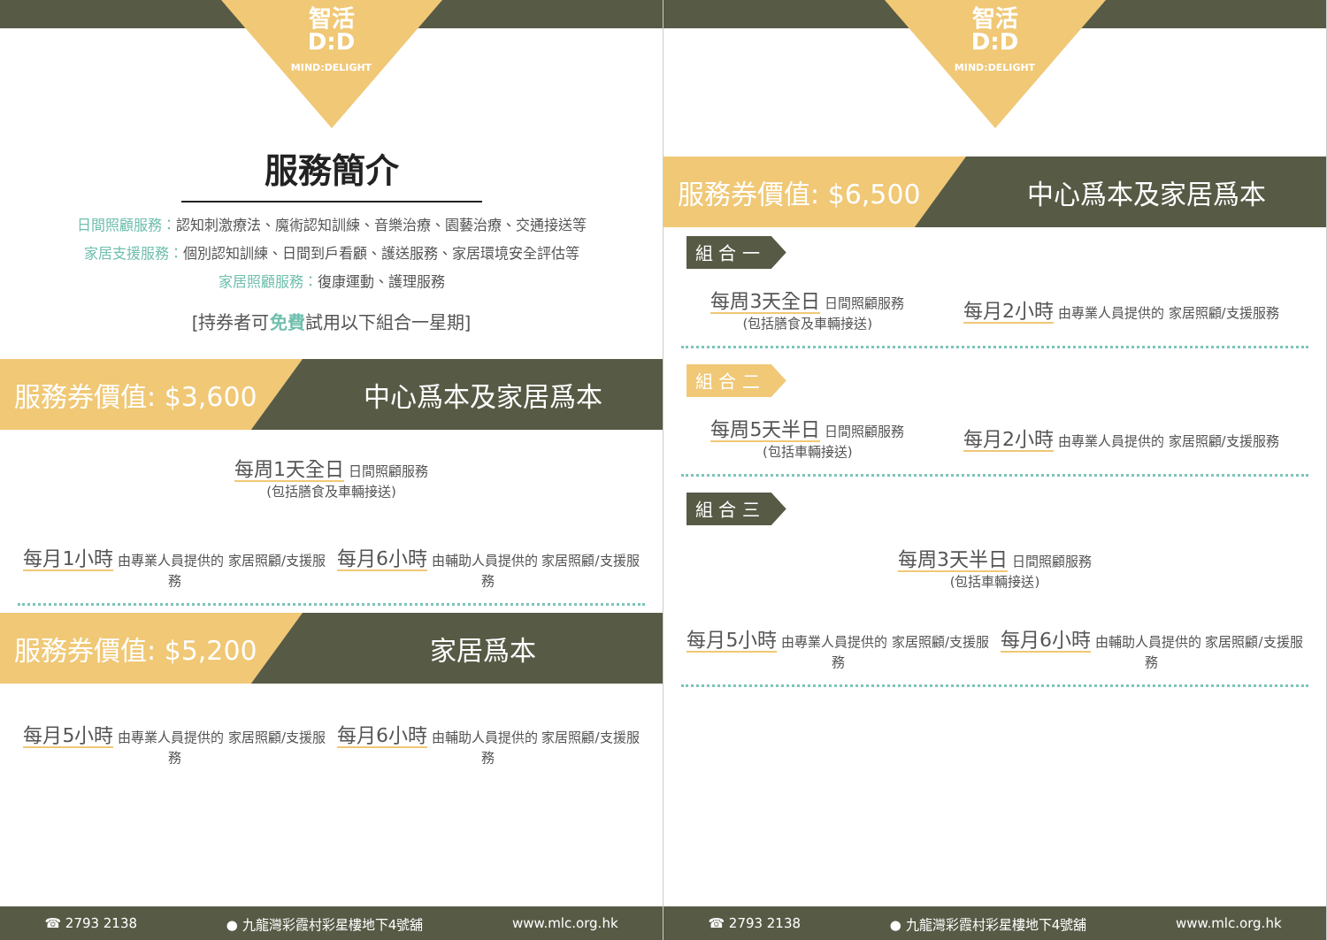智活
D:D
MIND:DELIGHT
服務簡介
日間照顧服務：認知刺激療法、魔術認知訓練、音樂治療、園藝治療、交通接送等
家居支援服務：個別認知訓練、日間到戶看顧、護送服務、家居環境安全評估等
家居照顧服務：復康運動、護理服務
[持券者可免費試用以下組合一星期]
服務券價值: $3,600
中心爲本及家居爲本
每周1天全日 日間照顧服務
(包括膳食及車輛接送)
每月1小時 由專業人員提供的 家居照顧/支援服務
每月6小時 由輔助人員提供的 家居照顧/支援服務
服務券價值: $5,200
家居爲本
每月5小時 由專業人員提供的 家居照顧/支援服務
每月6小時 由輔助人員提供的 家居照顧/支援服務
☎ 2793 2138 ● 九龍灣彩霞村彩星樓地下4號舖 www.mlc.org.hk
智活
D:D
MIND:DELIGHT
服務券價值: $6,500
中心爲本及家居爲本
組 合 一
每周3天全日 日間照顧服務
(包括膳食及車輛接送)
每月2小時 由專業人員提供的 家居照顧/支援服務
組 合 二
每周5天半日 日間照顧服務
(包括車輛接送)
每月2小時 由專業人員提供的 家居照顧/支援服務
組 合 三
每周3天半日 日間照顧服務
(包括車輛接送)
每月5小時 由專業人員提供的 家居照顧/支援服務
每月6小時 由輔助人員提供的 家居照顧/支援服務
☎ 2793 2138 ● 九龍灣彩霞村彩星樓地下4號舖 www.mlc.org.hk